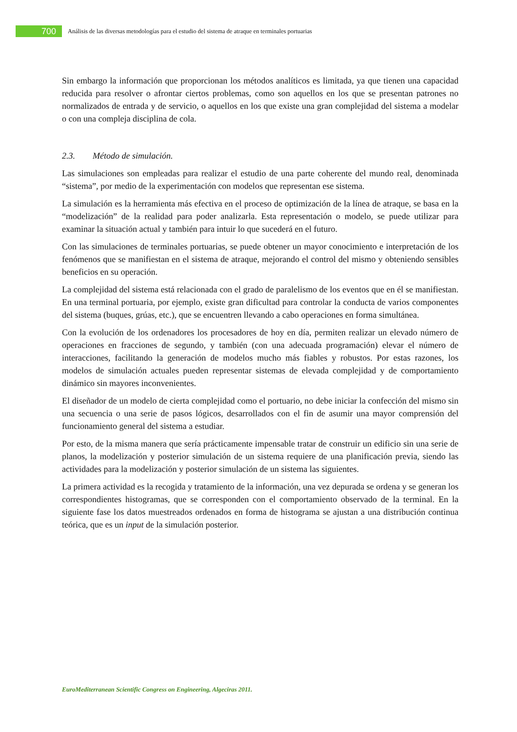700
Análisis de las diversas metodologías para el estudio del sistema de atraque en terminales portuarias
Sin embargo la información que proporcionan los métodos analíticos es limitada, ya que tienen una capacidad reducida para resolver o afrontar ciertos problemas, como son aquellos en los que se presentan patrones no normalizados de entrada y de servicio, o aquellos en los que existe una gran complejidad del sistema a modelar o con una compleja disciplina de cola.
2.3. Método de simulación.
Las simulaciones son empleadas para realizar el estudio de una parte coherente del mundo real, denominada “sistema”, por medio de la experimentación con modelos que representan ese sistema.
La simulación es la herramienta más efectiva en el proceso de optimización de la línea de atraque, se basa en la “modelización” de la realidad para poder analizarla. Esta representación o modelo, se puede utilizar para examinar la situación actual y también para intuir lo que sucederá en el futuro.
Con las simulaciones de terminales portuarias, se puede obtener un mayor conocimiento e interpretación de los fenómenos que se manifiestan en el sistema de atraque, mejorando el control del mismo y obteniendo sensibles beneficios en su operación.
La complejidad del sistema está relacionada con el grado de paralelismo de los eventos que en él se manifiestan. En una terminal portuaria, por ejemplo, existe gran dificultad para controlar la conducta de varios componentes del sistema (buques, grúas, etc.), que se encuentren llevando a cabo operaciones en forma simultánea.
Con la evolución de los ordenadores los procesadores de hoy en día, permiten realizar un elevado número de operaciones en fracciones de segundo, y también (con una adecuada programación) elevar el número de interacciones, facilitando la generación de modelos mucho más fiables y robustos. Por estas razones, los modelos de simulación actuales pueden representar sistemas de elevada complejidad y de comportamiento dinámico sin mayores inconvenientes.
El diseñador de un modelo de cierta complejidad como el portuario, no debe iniciar la confección del mismo sin una secuencia o una serie de pasos lógicos, desarrollados con el fin de asumir una mayor comprensión del funcionamiento general del sistema a estudiar.
Por esto, de la misma manera que sería prácticamente impensable tratar de construir un edificio sin una serie de planos, la modelización y posterior simulación de un sistema requiere de una planificación previa, siendo las actividades para la modelización y posterior simulación de un sistema las siguientes.
La primera actividad es la recogida y tratamiento de la información, una vez depurada se ordena y se generan los correspondientes histogramas, que se corresponden con el comportamiento observado de la terminal. En la siguiente fase los datos muestreados ordenados en forma de histograma se ajustan a una distribución continua teórica, que es un input de la simulación posterior.
EuroMediterranean Scientific Congress on Engineering, Algeciras 2011.